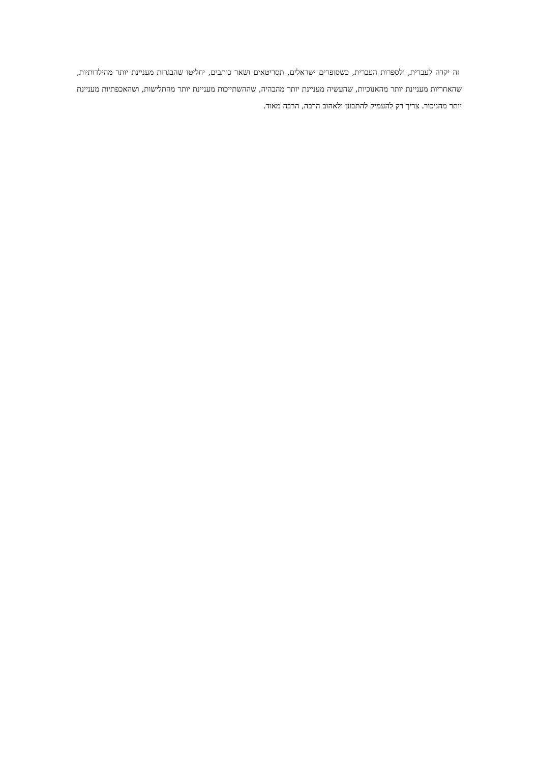זה יקרה לעברית, ולספרות העברית, כשסופרים ישראלים, תסריטאים ושאר כותבים, יחליטו שהבגרות מעניינת יותר מהילדותיות, שהאחריות מעניינת יותר מהאנוכיות, שהעשיה מעניינת יותר מהבהיה, שההשתייכות מעניינת יותר מהתלישות, ושהאכפתיות מעניינת יותר מהניכור. צריך רק להעמיק להתבונן ולאהוב הרבה, הרבה מאוד.